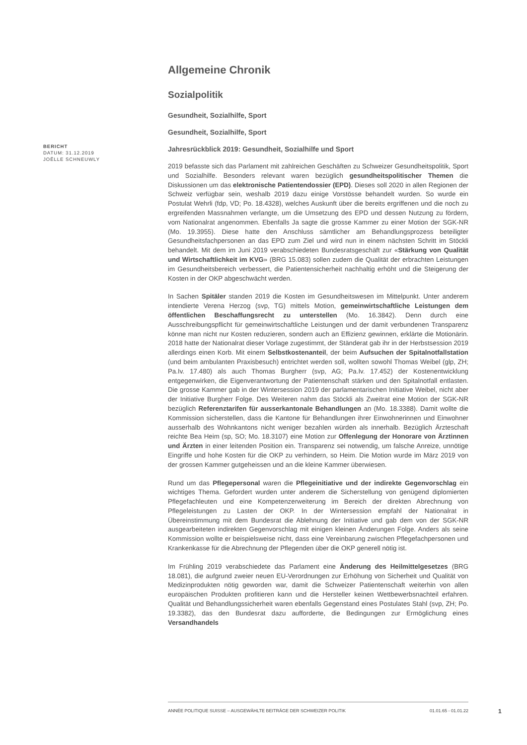BERICHT
DATUM: 31.12.2019
JOËLLE SCHNEUWLY
Allgemeine Chronik
Sozialpolitik
Gesundheit, Sozialhilfe, Sport
Gesundheit, Sozialhilfe, Sport
Jahresrückblick 2019: Gesundheit, Sozialhilfe und Sport
2019 befasste sich das Parlament mit zahlreichen Geschäften zu Schweizer Gesundheitspolitik, Sport und Sozialhilfe. Besonders relevant waren bezüglich gesundheitspolitischer Themen die Diskussionen um das elektronische Patientendossier (EPD). Dieses soll 2020 in allen Regionen der Schweiz verfügbar sein, weshalb 2019 dazu einige Vorstösse behandelt wurden. So wurde ein Postulat Wehrli (fdp, VD; Po. 18.4328), welches Auskunft über die bereits ergriffenen und die noch zu ergreifenden Massnahmen verlangte, um die Umsetzung des EPD und dessen Nutzung zu fördern, vom Nationalrat angenommen. Ebenfalls Ja sagte die grosse Kammer zu einer Motion der SGK-NR (Mo. 19.3955). Diese hatte den Anschluss sämtlicher am Behandlungsprozess beteiligter Gesundheitsfachpersonen an das EPD zum Ziel und wird nun in einem nächsten Schritt im Stöckli behandelt. Mit dem im Juni 2019 verabschiedeten Bundesratsgeschäft zur «Stärkung von Qualität und Wirtschaftlichkeit im KVG» (BRG 15.083) sollen zudem die Qualität der erbrachten Leistungen im Gesundheitsbereich verbessert, die Patientensicherheit nachhaltig erhöht und die Steigerung der Kosten in der OKP abgeschwächt werden.
In Sachen Spitäler standen 2019 die Kosten im Gesundheitswesen im Mittelpunkt. Unter anderem intendierte Verena Herzog (svp, TG) mittels Motion, gemeinwirtschaftliche Leistungen dem öffentlichen Beschaffungsrecht zu unterstellen (Mo. 16.3842). Denn durch eine Ausschreibungspflicht für gemeinwirtschaftliche Leistungen und der damit verbundenen Transparenz könne man nicht nur Kosten reduzieren, sondern auch an Effizienz gewinnen, erklärte die Motionärin. 2018 hatte der Nationalrat dieser Vorlage zugestimmt, der Ständerat gab ihr in der Herbstsession 2019 allerdings einen Korb. Mit einem Selbstkostenanteil, der beim Aufsuchen der Spitalnotfallstation (und beim ambulanten Praxisbesuch) entrichtet werden soll, wollten sowohl Thomas Weibel (glp, ZH; Pa.Iv. 17.480) als auch Thomas Burgherr (svp, AG; Pa.Iv. 17.452) der Kostenentwicklung entgegenwirken, die Eigenverantwortung der Patientenschaft stärken und den Spitalnotfall entlasten. Die grosse Kammer gab in der Wintersession 2019 der parlamentarischen Initiative Weibel, nicht aber der Initiative Burgherr Folge. Des Weiteren nahm das Stöckli als Zweitrat eine Motion der SGK-NR bezüglich Referenztarifen für ausserkantonale Behandlungen an (Mo. 18.3388). Damit wollte die Kommission sicherstellen, dass die Kantone für Behandlungen ihrer Einwohnerinnen und Einwohner ausserhalb des Wohnkantons nicht weniger bezahlen würden als innerhalb. Bezüglich Ärzteschaft reichte Bea Heim (sp, SO; Mo. 18.3107) eine Motion zur Offenlegung der Honorare von Ärztinnen und Ärzten in einer leitenden Position ein. Transparenz sei notwendig, um falsche Anreize, unnötige Eingriffe und hohe Kosten für die OKP zu verhindern, so Heim. Die Motion wurde im März 2019 von der grossen Kammer gutgeheissen und an die kleine Kammer überwiesen.
Rund um das Pflegepersonal waren die Pflegeinitiative und der indirekte Gegenvorschlag ein wichtiges Thema. Gefordert wurden unter anderem die Sicherstellung von genügend diplomierten Pflegefachleuten und eine Kompetenzerweiterung im Bereich der direkten Abrechnung von Pflegeleistungen zu Lasten der OKP. In der Wintersession empfahl der Nationalrat in Übereinstimmung mit dem Bundesrat die Ablehnung der Initiative und gab dem von der SGK-NR ausgearbeiteten indirekten Gegenvorschlag mit einigen kleinen Änderungen Folge. Anders als seine Kommission wollte er beispielsweise nicht, dass eine Vereinbarung zwischen Pflegefachpersonen und Krankenkasse für die Abrechnung der Pflegenden über die OKP generell nötig ist.
Im Frühling 2019 verabschiedete das Parlament eine Änderung des Heilmittelgesetzes (BRG 18.081), die aufgrund zweier neuen EU-Verordnungen zur Erhöhung von Sicherheit und Qualität von Medizinprodukten nötig geworden war, damit die Schweizer Patientenschaft weiterhin von allen europäischen Produkten profitieren kann und die Hersteller keinen Wettbewerbsnachteil erfahren. Qualität und Behandlungssicherheit waren ebenfalls Gegenstand eines Postulates Stahl (svp, ZH; Po. 19.3382), das den Bundesrat dazu aufforderte, die Bedingungen zur Ermöglichung eines Versandhandels
ANNÉE POLITIQUE SUISSE – AUSGEWÄHLTE BEITRÄGE DER SCHWEIZER POLITIK 01.01.65 - 01.01.22
1